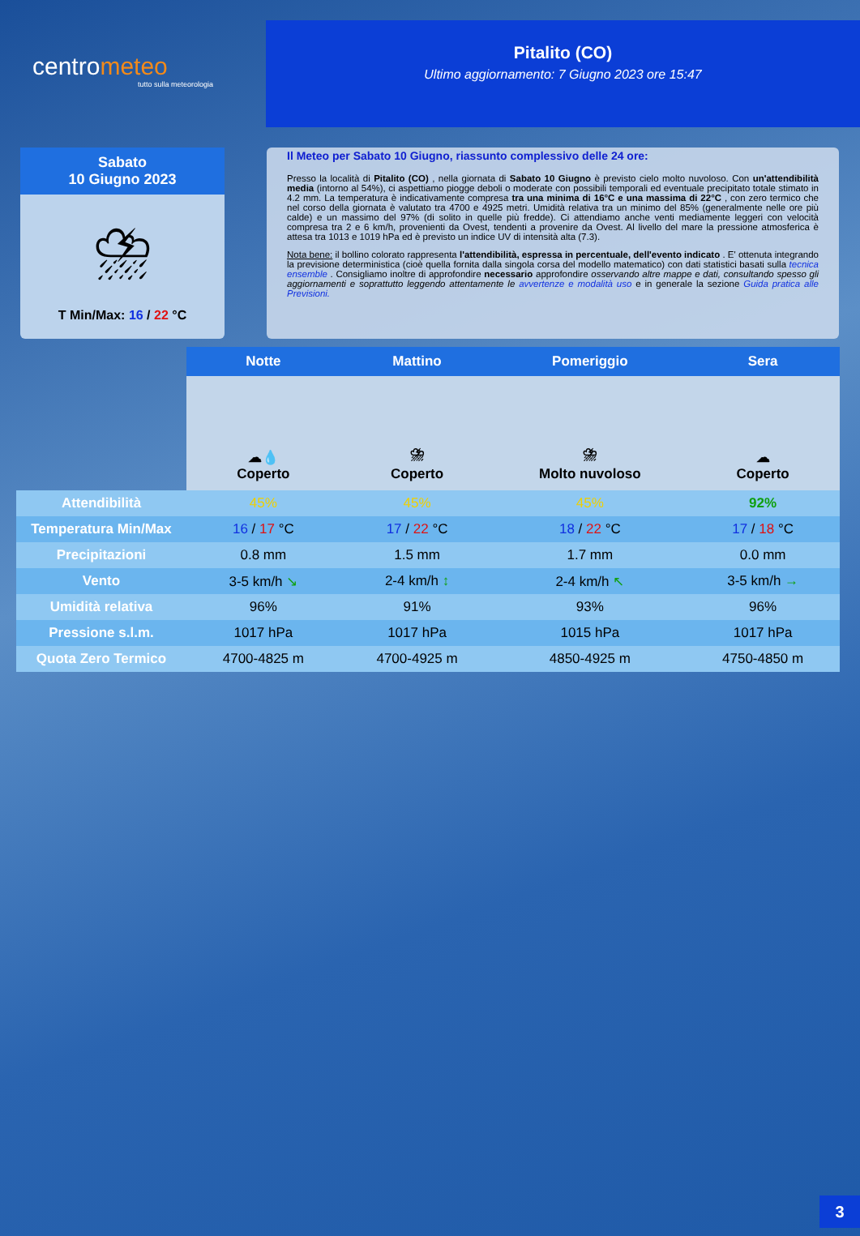centrometeo
tutto sulla meteorologia
Pitalito (CO)
Ultimo aggiornamento: 7 Giugno 2023 ore 15:47
Sabato
10 Giugno 2023
⛈
T Min/Max: 16 / 22 °C
Il Meteo per Sabato 10 Giugno, riassunto complessivo delle 24 ore:
Presso la località di Pitalito (CO) , nella giornata di Sabato 10 Giugno è previsto cielo molto nuvoloso. Con un'attendibilità media (intorno al 54%), ci aspettiamo piogge deboli o moderate con possibili temporali ed eventuale precipitato totale stimato in 4.2 mm. La temperatura è indicativamente compresa tra una minima di 16°C e una massima di 22°C , con zero termico che nel corso della giornata è valutato tra 4700 e 4925 metri. Umidità relativa tra un minimo del 85% (generalmente nelle ore più calde) e un massimo del 97% (di solito in quelle più fredde). Ci attendiamo anche venti mediamente leggeri con velocità compresa tra 2 e 6 km/h, provenienti da Ovest, tendenti a provenire da Ovest. Al livello del mare la pressione atmosferica è attesa tra 1013 e 1019 hPa ed è previsto un indice UV di intensità alta (7.3).
Nota bene: il bollino colorato rappresenta l'attendibilità, espressa in percentuale, dell'evento indicato . E' ottenuta integrando la previsione deterministica (cioè quella fornita dalla singola corsa del modello matematico) con dati statistici basati sulla tecnica ensemble . Consigliamo inoltre di approfondire necessario approfondire osservando altre mappe e dati, consultando spesso gli aggiornamenti e soprattutto leggendo attentamente le avvertenze e modalità uso e in generale la sezione Guida pratica alle Previsioni.
| | Notte | Mattino | Pomeriggio | Sera |
| | ☁💧 Coperto | ⛈ Coperto | ⛈ Molto nuvoloso | ☁ Coperto |
| Attendibilità | 45% | 45% | 45% | 92% |
| Temperatura Min/Max | 16 / 17 °C | 17 / 22 °C | 18 / 22 °C | 17 / 18 °C |
| Precipitazioni | 0.8 mm | 1.5 mm | 1.7 mm | 0.0 mm |
| Vento | 3-5 km/h ↘ | 2-4 km/h ↕ | 2-4 km/h ↖ | 3-5 km/h → |
| Umidità relativa | 96% | 91% | 93% | 96% |
| Pressione s.l.m. | 1017 hPa | 1017 hPa | 1015 hPa | 1017 hPa |
| Quota Zero Termico | 4700-4825 m | 4700-4925 m | 4850-4925 m | 4750-4850 m |
3